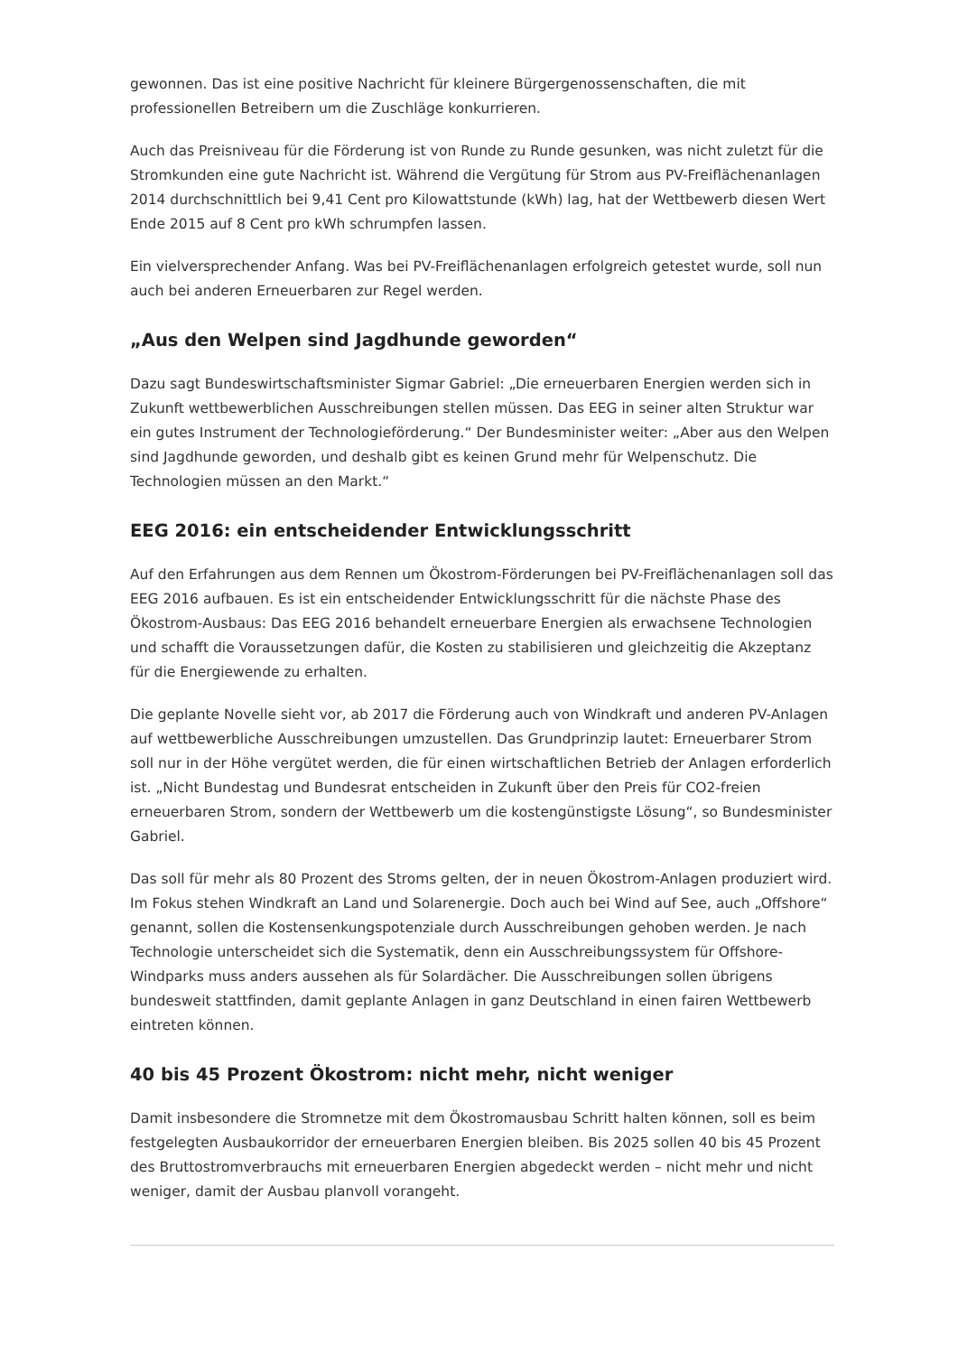gewonnen. Das ist eine positive Nachricht für kleinere Bürgergenossenschaften, die mit professionellen Betreibern um die Zuschläge konkurrieren.
Auch das Preisniveau für die Förderung ist von Runde zu Runde gesunken, was nicht zuletzt für die Stromkunden eine gute Nachricht ist. Während die Vergütung für Strom aus PV-Freiflächenanlagen 2014 durchschnittlich bei 9,41 Cent pro Kilowattstunde (kWh) lag, hat der Wettbewerb diesen Wert Ende 2015 auf 8 Cent pro kWh schrumpfen lassen.
Ein vielversprechender Anfang. Was bei PV-Freiflächenanlagen erfolgreich getestet wurde, soll nun auch bei anderen Erneuerbaren zur Regel werden.
„Aus den Welpen sind Jagdhunde geworden“
Dazu sagt Bundeswirtschaftsminister Sigmar Gabriel: „Die erneuerbaren Energien werden sich in Zukunft wettbewerblichen Ausschreibungen stellen müssen. Das EEG in seiner alten Struktur war ein gutes Instrument der Technologieförderung.“ Der Bundesminister weiter: „Aber aus den Welpen sind Jagdhunde geworden, und deshalb gibt es keinen Grund mehr für Welpenschutz. Die Technologien müssen an den Markt.“
EEG 2016: ein entscheidender Entwicklungsschritt
Auf den Erfahrungen aus dem Rennen um Ökostrom-Förderungen bei PV-Freiflächenanlagen soll das EEG 2016 aufbauen. Es ist ein entscheidender Entwicklungsschritt für die nächste Phase des Ökostrom-Ausbaus: Das EEG 2016 behandelt erneuerbare Energien als erwachsene Technologien und schafft die Voraussetzungen dafür, die Kosten zu stabilisieren und gleichzeitig die Akzeptanz für die Energiewende zu erhalten.
Die geplante Novelle sieht vor, ab 2017 die Förderung auch von Windkraft und anderen PV-Anlagen auf wettbewerbliche Ausschreibungen umzustellen. Das Grundprinzip lautet: Erneuerbarer Strom soll nur in der Höhe vergütet werden, die für einen wirtschaftlichen Betrieb der Anlagen erforderlich ist. „Nicht Bundestag und Bundesrat entscheiden in Zukunft über den Preis für CO2-freien erneuerbaren Strom, sondern der Wettbewerb um die kostengünstigste Lösung“, so Bundesminister Gabriel.
Das soll für mehr als 80 Prozent des Stroms gelten, der in neuen Ökostrom-Anlagen produziert wird. Im Fokus stehen Windkraft an Land und Solarenergie. Doch auch bei Wind auf See, auch „Offshore“ genannt, sollen die Kostensenkungspotenziale durch Ausschreibungen gehoben werden. Je nach Technologie unterscheidet sich die Systematik, denn ein Ausschreibungssystem für Offshore-Windparks muss anders aussehen als für Solardächer. Die Ausschreibungen sollen übrigens bundesweit stattfinden, damit geplante Anlagen in ganz Deutschland in einen fairen Wettbewerb eintreten können.
40 bis 45 Prozent Ökostrom: nicht mehr, nicht weniger
Damit insbesondere die Stromnetze mit dem Ökostromausbau Schritt halten können, soll es beim festgelegten Ausbaukorridor der erneuerbaren Energien bleiben. Bis 2025 sollen 40 bis 45 Prozent des Bruttostromverbrauchs mit erneuerbaren Energien abgedeckt werden – nicht mehr und nicht weniger, damit der Ausbau planvoll vorangeht.